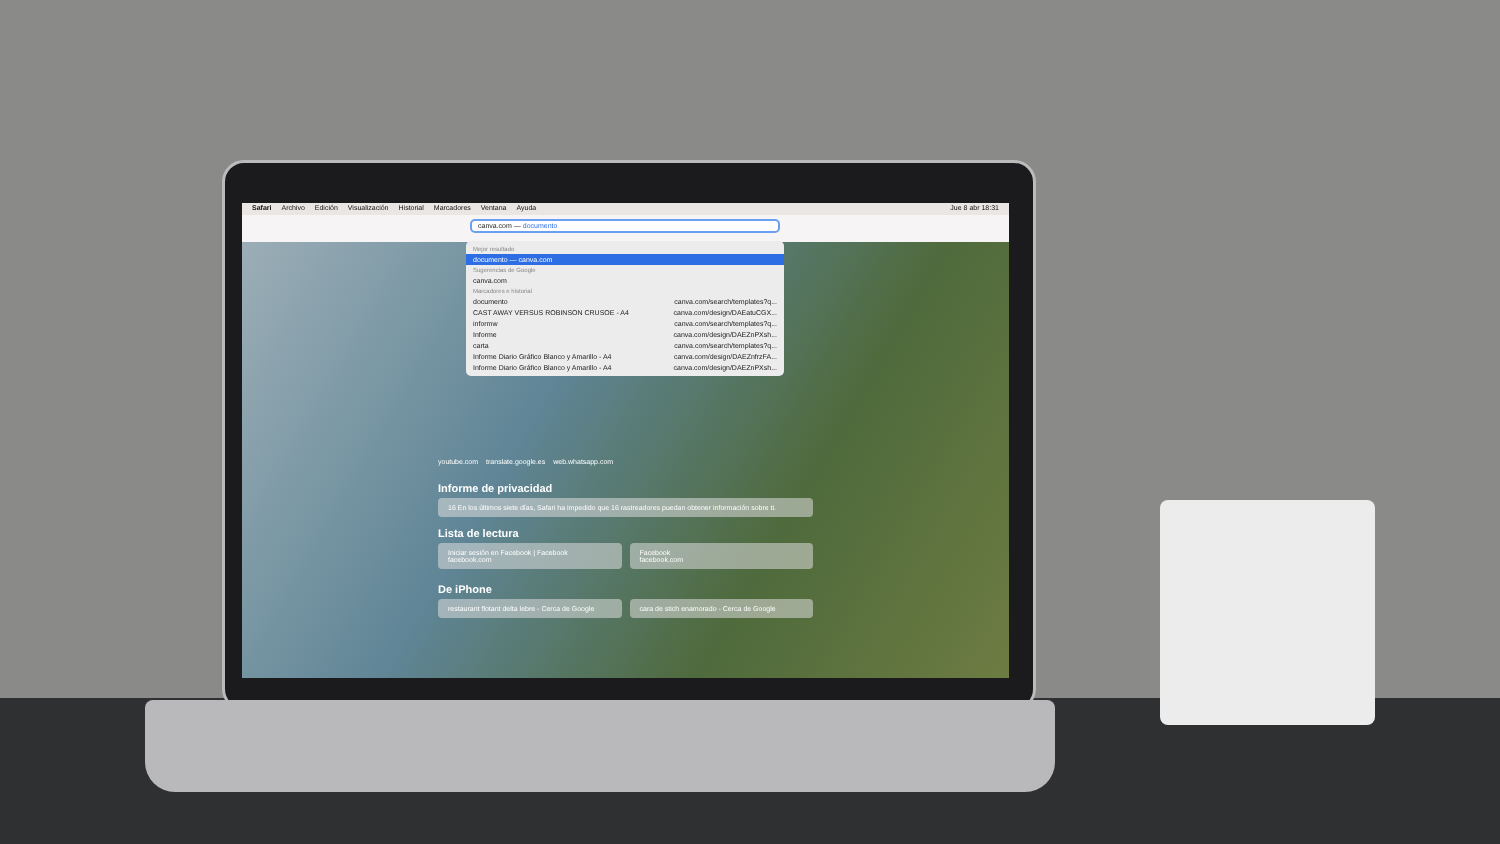Safari Archivo Edición Visualización Historial Marcadores Ventana Ayuda Jue 8 abr 18:31
canva.com — documento
Mejor resultado
documento — canva.com
Sugerencias de Google
canva.com
Marcadores e historial
documento canva.com/search/templates?q...
CAST AWAY VERSUS ROBINSON CRUSOE - A4 canva.com/design/DAEatuCGX...
informw canva.com/search/templates?q...
Informe canva.com/design/DAEZnPXsh...
carta canva.com/search/templates?q...
Informe Diario Gráfico Blanco y Amarillo - A4 canva.com/design/DAEZnfrzFA...
Informe Diario Gráfico Blanco y Amarillo - A4 canva.com/design/DAEZnPXsh...
youtube.com translate.google.es web.whatsapp.com
Informe de privacidad
16 En los últimos siete días, Safari ha impedido que 16 rastreadores puedan obtener información sobre ti.
Lista de lectura
Iniciar sesión en Facebook | Facebook
facebook.com
Facebook
facebook.com
De iPhone
restaurant flotant delta lebre - Cerca de Google
cara de stich enamorado - Cerca de Google